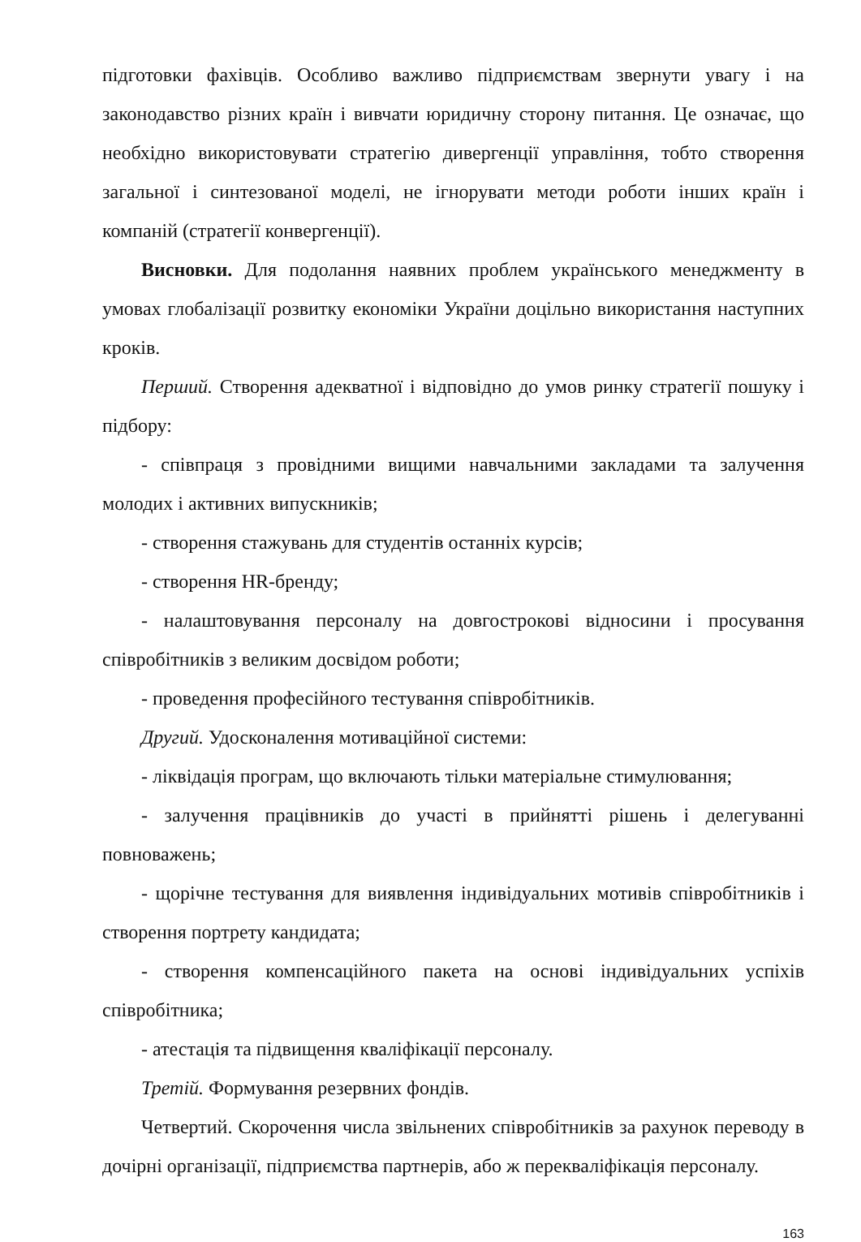підготовки фахівців. Особливо важливо підприємствам звернути увагу і на законодавство різних країн і вивчати юридичну сторону питання. Це означає, що необхідно використовувати стратегію дивергенції управління, тобто створення загальної і синтезованої моделі, не ігнорувати методи роботи інших країн і компаній (стратегії конвергенції).
Висновки. Для подолання наявних проблем українського менеджменту в умовах глобалізації розвитку економіки України доцільно використання наступних кроків.
Перший. Створення адекватної і відповідно до умов ринку стратегії пошуку і підбору:
- співпраця з провідними вищими навчальними закладами та залучення молодих і активних випускників;
- створення стажувань для студентів останніх курсів;
- створення HR-бренду;
- налаштовування персоналу на довгострокові відносини і просування співробітників з великим досвідом роботи;
- проведення професійного тестування співробітників.
Другий. Удосконалення мотиваційної системи:
- ліквідація програм, що включають тільки матеріальне стимулювання;
- залучення працівників до участі в прийнятті рішень і делегуванні повноважень;
- щорічне тестування для виявлення індивідуальних мотивів співробітників і створення портрету кандидата;
- створення компенсаційного пакета на основі індивідуальних успіхів співробітника;
- атестація та підвищення кваліфікації персоналу.
Третій. Формування резервних фондів.
Четвертий. Скорочення числа звільнених співробітників за рахунок переводу в дочірні організації, підприємства партнерів, або ж перекваліфікація персоналу.
163